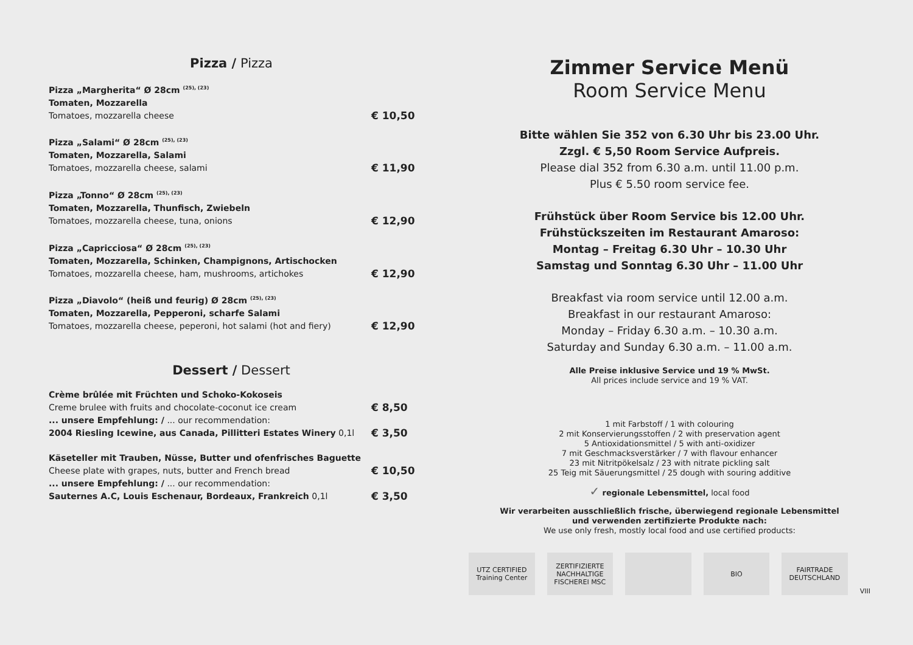Pizza / Pizza
Pizza „Margherita“ Ø 28cm <sup>(25), (23)</sup>
Tomaten, Mozzarella
Tomatoes, mozzarella cheese
€ 10,50
Pizza „Salami“ Ø 28cm <sup>(25), (23)</sup>
Tomaten, Mozzarella, Salami
Tomatoes, mozzarella cheese, salami
€ 11,90
Pizza „Tonno“ Ø 28cm <sup>(25), (23)</sup>
Tomaten, Mozzarella, Thunfisch, Zwiebeln
Tomatoes, mozzarella cheese, tuna, onions
€ 12,90
Pizza „Capricciosa“ Ø 28cm <sup>(25), (23)</sup>
Tomaten, Mozzarella, Schinken, Champignons, Artischocken
Tomatoes, mozzarella cheese, ham, mushrooms, artichokes
€ 12,90
Pizza „Diavolo“ (heiß und feurig) Ø 28cm <sup>(25), (23)</sup>
Tomaten, Mozzarella, Pepperoni, scharfe Salami
Tomatoes, mozzarella cheese, peperoni, hot salami (hot and fiery)
€ 12,90
Dessert / Dessert
Crème brûlée mit Früchten und Schoko-Kokoseis
Creme brulee with fruits and chocolate-coconut ice cream
€ 8,50
... unsere Empfehlung: / ... our recommendation:
2004 Riesling Icewine, aus Canada, Pillitteri Estates Winery 0,1l
€ 3,50
Käseteller mit Trauben, Nüsse, Butter und ofenfrisches Baguette
Cheese plate with grapes, nuts, butter and French bread
€ 10,50
... unsere Empfehlung: / ... our recommendation:
Sauternes A.C, Louis Eschenaur, Bordeaux, Frankreich 0,1l
€ 3,50
Zimmer Service Menü
Room Service Menu
Bitte wählen Sie 352 von 6.30 Uhr bis 23.00 Uhr.
Zzgl. € 5,50 Room Service Aufpreis.
Please dial 352 from 6.30 a.m. until 11.00 p.m.
Plus € 5.50 room service fee.
Frühstück über Room Service bis 12.00 Uhr.
Frühstückszeiten im Restaurant Amaroso:
Montag – Freitag 6.30 Uhr – 10.30 Uhr
Samstag und Sonntag 6.30 Uhr – 11.00 Uhr
Breakfast via room service until 12.00 a.m.
Breakfast in our restaurant Amaroso:
Monday – Friday 6.30 a.m. – 10.30 a.m.
Saturday and Sunday 6.30 a.m. – 11.00 a.m.
Alle Preise inklusive Service und 19 % MwSt.
All prices include service and 19 % VAT.
1 mit Farbstoff / 1 with colouring
2 mit Konservierungsstoffen / 2 with preservation agent
5 Antioxidationsmittel / 5 with anti-oxidizer
7 mit Geschmacksverstärker / 7 with flavour enhancer
23 mit Nitritpökelsalz / 23 with nitrate pickling salt
25 Teig mit Säuerungsmittel / 25 dough with souring additive
✓ regionale Lebensmittel, local food
Wir verarbeiten ausschließlich frische, überwiegend regionale Lebensmittel
und verwenden zertifizierte Produkte nach:
We use only fresh, mostly local food and use certified products:
UTZ CERTIFIED Training Center
ZERTIFIZIERTE NACHHALTIGE FISCHEREI MSC
BIO FAIRTRADE DEUTSCHLAND
VIII